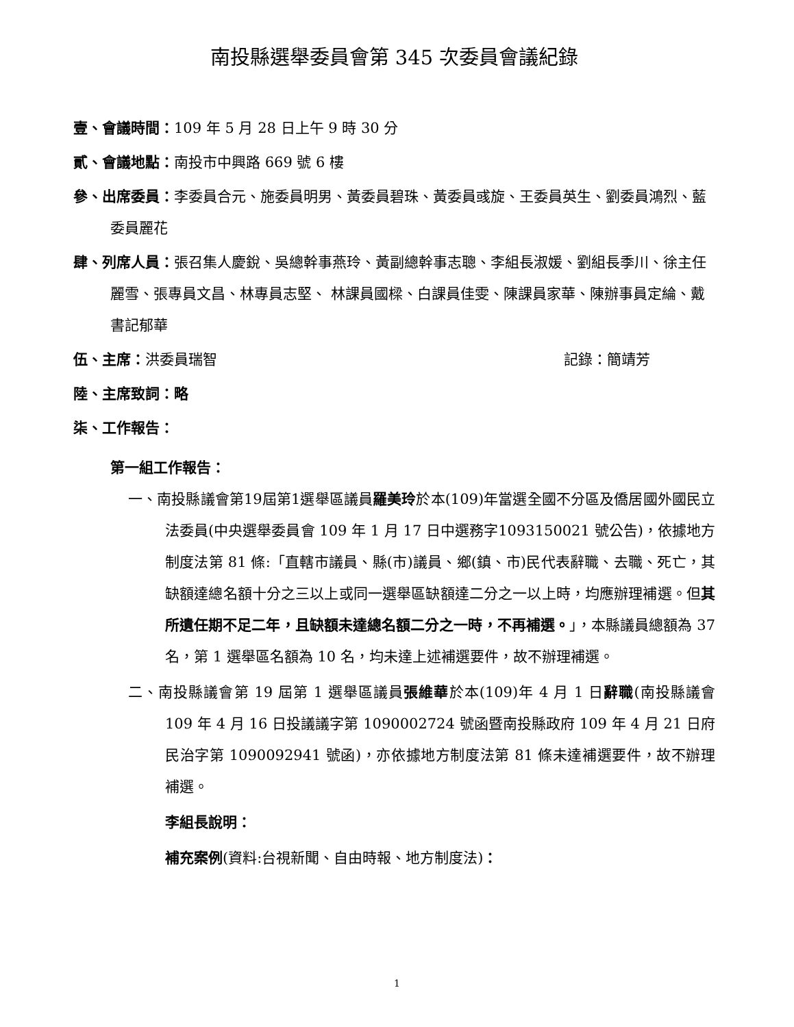南投縣選舉委員會第 345 次委員會議紀錄
壹、會議時間：109 年 5 月 28 日上午 9 時 30 分
貳、會議地點：南投市中興路 669 號 6 樓
參、出席委員：李委員合元、施委員明男、黃委員碧珠、黃委員彧旋、王委員英生、劉委員鴻烈、藍委員麗花
肆、列席人員：張召集人慶銳、吳總幹事燕玲、黃副總幹事志聰、李組長淑媛、劉組長季川、徐主任麗雪、張專員文昌、林專員志堅、 林課員國樑、白課員佳雯、陳課員家華、陳辦事員定綸、戴書記郁華
伍、主席：洪委員瑞智 記錄：簡靖芳
陸、主席致詞：略
柒、工作報告：
第一組工作報告：
一、南投縣議會第19屆第1選舉區議員羅美玲於本(109)年當選全國不分區及僑居國外國民立法委員(中央選舉委員會 109 年 1 月 17 日中選務字1093150021 號公告)，依據地方制度法第 81 條:「直轄市議員、縣(市)議員、鄉(鎮、市)民代表辭職、去職、死亡，其缺額達總名額十分之三以上或同一選舉區缺額達二分之一以上時，均應辦理補選。但其所遺任期不足二年，且缺額未達總名額二分之一時，不再補選。」，本縣議員總額為 37 名，第 1 選舉區名額為 10 名，均未達上述補選要件，故不辦理補選。
二、南投縣議會第 19 屆第 1 選舉區議員張維華於本(109)年 4 月 1 日辭職(南投縣議會 109 年 4 月 16 日投議議字第 1090002724 號函暨南投縣政府 109 年 4 月 21 日府民治字第 1090092941 號函)，亦依據地方制度法第 81 條未達補選要件，故不辦理補選。
李組長說明：
補充案例(資料:台視新聞、自由時報、地方制度法)：
1